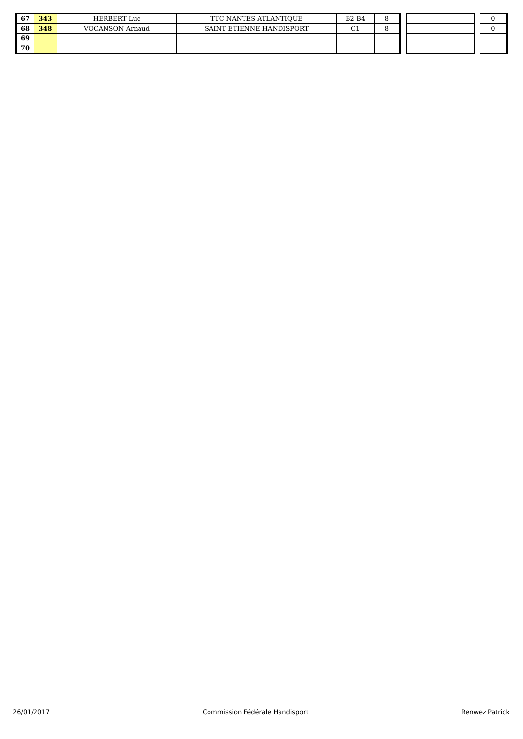| 67 | 343 | HERBERT Luc | TTC NANTES ATLANTIQUE | B2-B4 | 8 | | | | | | 0 |
| 68 | 348 | VOCANSON Arnaud | SAINT ETIENNE HANDISPORT | C1 | 8 | | | | | | 0 |
| 69 | | | | | | | | | | | |
| 70 | | | | | | | | | | | |
26/01/2017 Commission Fédérale Handisport Renwez Patrick